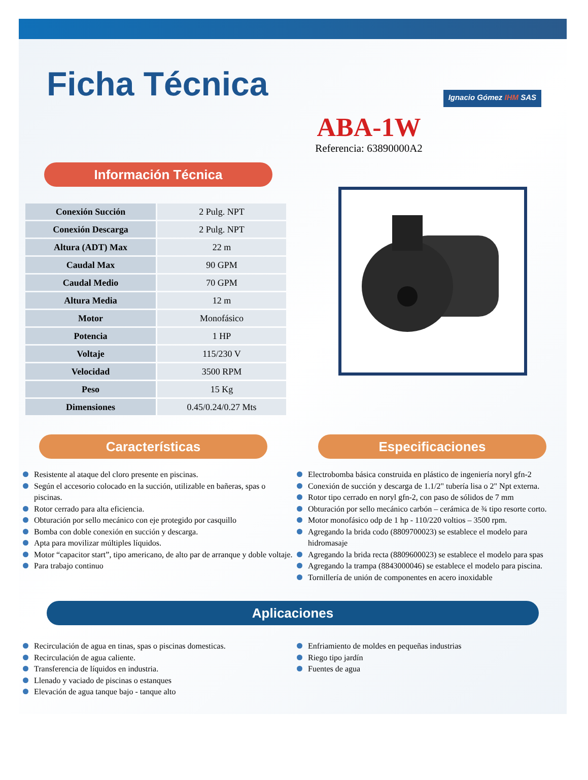Ficha Técnica
Ignacio Gómez IHM SAS
ABA-1W
Referencia: 63890000A2
Información Técnica
| Conexión Succión | 2 Pulg. NPT |
| Conexión Descarga | 2 Pulg. NPT |
| Altura (ADT) Max | 22 m |
| Caudal Max | 90 GPM |
| Caudal Medio | 70 GPM |
| Altura Media | 12 m |
| Motor | Monofásico |
| Potencia | 1 HP |
| Voltaje | 115/230 V |
| Velocidad | 3500 RPM |
| Peso | 15 Kg |
| Dimensiones | 0.45/0.24/0.27 Mts |
Características
Resistente al ataque del cloro presente en piscinas.
Según el accesorio colocado en la succión, utilizable en bañeras, spas o piscinas.
Rotor cerrado para alta eficiencia.
Obturación por sello mecánico con eje protegido por casquillo
Bomba con doble conexión en succión y descarga.
Apta para movilizar múltiples líquidos.
Motor “capacitor start”, tipo americano, de alto par de arranque y doble voltaje.
Para trabajo continuo
Especificaciones
Electrobomba básica construida en plástico de ingeniería noryl gfn-2
Conexión de succión y descarga de 1.1/2" tubería lisa o 2" Npt externa.
Rotor tipo cerrado en noryl gfn-2, con paso de sólidos de 7 mm
Obturación por sello mecánico carbón – cerámica de ¾ tipo resorte corto.
Motor monofásico odp de 1 hp - 110/220 voltios – 3500 rpm.
Agregando la brida codo (8809700023) se establece el modelo para hidromasaje
Agregando la brida recta (8809600023) se establece el modelo para spas
Agregando la trampa (8843000046) se establece el modelo para piscina.
Tornillería de unión de componentes en acero inoxidable
Aplicaciones
Recirculación de agua en tinas, spas o piscinas domesticas.
Recirculación de agua caliente.
Transferencia de líquidos en industria.
Llenado y vaciado de piscinas o estanques
Elevación de agua tanque bajo - tanque alto
Enfriamiento de moldes en pequeñas industrias
Riego tipo jardín
Fuentes de agua